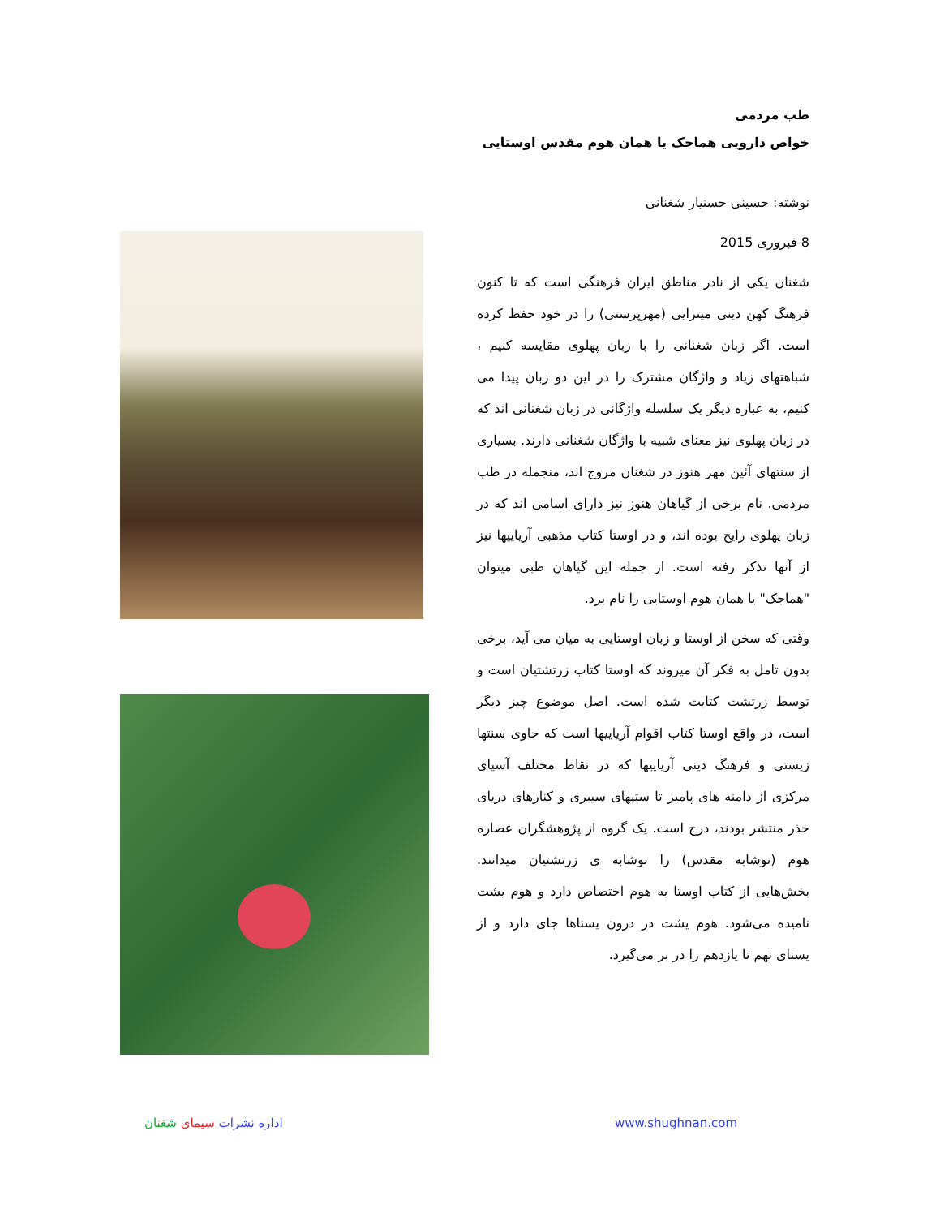طب مردمی
خواص دارویی هماجک یا همان هوم مقدس اوستایی
نوشته: حسینی حسنیار شغنانی
8 فبروری 2015
شغنان یکی از نادر مناطق ایران فرهنگی است که تا کنون فرهنگ کهن دینی میترایی (مهرپرستی) را در خود حفظ کرده است. اگر زبان شغنانی را با زبان پهلوی مقایسه کنیم ، شباهتهای زیاد و واژگان مشترک را در این دو زبان پیدا می کنیم، به عباره دیگر یک سلسله واژگانی در زبان شغنانی اند که در زبان پهلوی نیز معنای شبیه با واژگان شغنانی دارند. بسیاری از سنتهای آئین مهر هنوز در شغنان مروج اند، منجمله در طب مردمی. نام برخی از گیاهان هنوز نیز دارای اسامی اند که در زبان پهلوی رایج بوده اند، و در اوستا کتاب مذهبی آریاییها نیز از آنها تذکر رفته است. از جمله این گیاهان طبی میتوان "هماجک" یا همان هوم اوستایی را نام برد.
وقتی که سخن از اوستا و زبان اوستایی به میان می آید، برخی بدون تامل به فکر آن میروند که اوستا کتاب زرتشتیان است و توسط زرتشت کتابت شده است. اصل موضوع چیز دیگر است، در واقع اوستا کتاب اقوام آریاییها است که حاوی سنتها زیستی و فرهنگ دینی آریاییها که در نقاط مختلف آسیای مرکزی از دامنه های پامیر تا ستپهای سیبری و کنارهای دریای خذر منتشر بودند، درج است. یک گروه از پژوهشگران عصاره هوم (نوشابه مقدس) را نوشابه ی زرتشتیان میدانند. بخش‌هایی از کتاب اوستا به هوم اختصاص دارد و هوم یشت نامیده می‌شود. هوم یشت در درون یسناها جای دارد و از یسنای نهم تا یازدهم را در بر می‌گیرد.
اداره نشرات سیمای شغنان www.shughnan.com